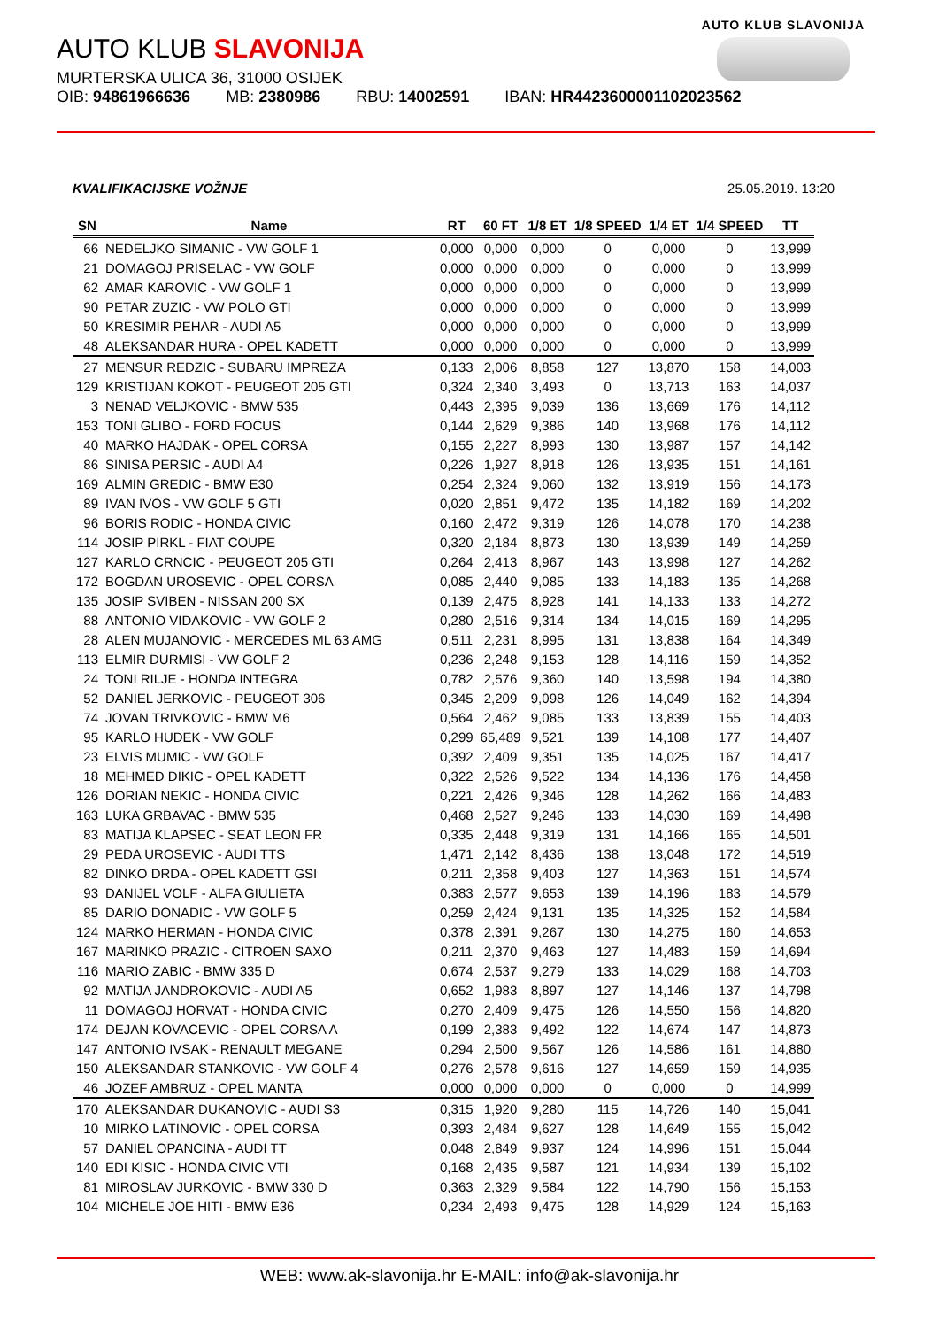AUTO KLUB SLAVONIJA
MURTERSKA ULICA 36, 31000 OSIJEK
OIB: 94861966636 MB: 2380986 RBU: 14002591 IBAN: HR4423600001102023562
AUTO KLUB SLAVONIJA
KVALIFIKACIJSKE VOŽNJE 25.05.2019. 13:20
| SN | Name | RT | 60 FT | 1/8 ET | 1/8 SPEED | 1/4 ET | 1/4 SPEED | TT |
| --- | --- | --- | --- | --- | --- | --- | --- | --- |
| 66 | NEDELJKO SIMANIC - VW GOLF 1 | 0,000 | 0,000 | 0,000 | 0 | 0,000 | 0 | 13,999 |
| 21 | DOMAGOJ PRISELAC - VW GOLF | 0,000 | 0,000 | 0,000 | 0 | 0,000 | 0 | 13,999 |
| 62 | AMAR KAROVIC - VW GOLF 1 | 0,000 | 0,000 | 0,000 | 0 | 0,000 | 0 | 13,999 |
| 90 | PETAR ZUZIC - VW POLO GTI | 0,000 | 0,000 | 0,000 | 0 | 0,000 | 0 | 13,999 |
| 50 | KRESIMIR PEHAR - AUDI A5 | 0,000 | 0,000 | 0,000 | 0 | 0,000 | 0 | 13,999 |
| 48 | ALEKSANDAR HURA - OPEL KADETT | 0,000 | 0,000 | 0,000 | 0 | 0,000 | 0 | 13,999 |
| 27 | MENSUR REDZIC - SUBARU IMPREZA | 0,133 | 2,006 | 8,858 | 127 | 13,870 | 158 | 14,003 |
| 129 | KRISTIJAN KOKOT - PEUGEOT 205 GTI | 0,324 | 2,340 | 3,493 | 0 | 13,713 | 163 | 14,037 |
| 3 | NENAD VELJKOVIC - BMW 535 | 0,443 | 2,395 | 9,039 | 136 | 13,669 | 176 | 14,112 |
| 153 | TONI GLIBO - FORD FOCUS | 0,144 | 2,629 | 9,386 | 140 | 13,968 | 176 | 14,112 |
| 40 | MARKO HAJDAK - OPEL CORSA | 0,155 | 2,227 | 8,993 | 130 | 13,987 | 157 | 14,142 |
| 86 | SINISA PERSIC - AUDI A4 | 0,226 | 1,927 | 8,918 | 126 | 13,935 | 151 | 14,161 |
| 169 | ALMIN GREDIC - BMW E30 | 0,254 | 2,324 | 9,060 | 132 | 13,919 | 156 | 14,173 |
| 89 | IVAN IVOS - VW GOLF 5 GTI | 0,020 | 2,851 | 9,472 | 135 | 14,182 | 169 | 14,202 |
| 96 | BORIS RODIC - HONDA CIVIC | 0,160 | 2,472 | 9,319 | 126 | 14,078 | 170 | 14,238 |
| 114 | JOSIP PIRKL - FIAT COUPE | 0,320 | 2,184 | 8,873 | 130 | 13,939 | 149 | 14,259 |
| 127 | KARLO CRNCIC - PEUGEOT 205 GTI | 0,264 | 2,413 | 8,967 | 143 | 13,998 | 127 | 14,262 |
| 172 | BOGDAN UROSEVIC - OPEL CORSA | 0,085 | 2,440 | 9,085 | 133 | 14,183 | 135 | 14,268 |
| 135 | JOSIP SVIBEN - NISSAN 200 SX | 0,139 | 2,475 | 8,928 | 141 | 14,133 | 133 | 14,272 |
| 88 | ANTONIO VIDAKOVIC - VW GOLF 2 | 0,280 | 2,516 | 9,314 | 134 | 14,015 | 169 | 14,295 |
| 28 | ALEN MUJANOVIC - MERCEDES ML 63 AMG | 0,511 | 2,231 | 8,995 | 131 | 13,838 | 164 | 14,349 |
| 113 | ELMIR DURMISI - VW GOLF 2 | 0,236 | 2,248 | 9,153 | 128 | 14,116 | 159 | 14,352 |
| 24 | TONI RILJE - HONDA INTEGRA | 0,782 | 2,576 | 9,360 | 140 | 13,598 | 194 | 14,380 |
| 52 | DANIEL JERKOVIC - PEUGEOT 306 | 0,345 | 2,209 | 9,098 | 126 | 14,049 | 162 | 14,394 |
| 74 | JOVAN TRIVKOVIC - BMW M6 | 0,564 | 2,462 | 9,085 | 133 | 13,839 | 155 | 14,403 |
| 95 | KARLO HUDEK - VW GOLF | 0,299 | 65,489 | 9,521 | 139 | 14,108 | 177 | 14,407 |
| 23 | ELVIS MUMIC - VW GOLF | 0,392 | 2,409 | 9,351 | 135 | 14,025 | 167 | 14,417 |
| 18 | MEHMED DIKIC - OPEL KADETT | 0,322 | 2,526 | 9,522 | 134 | 14,136 | 176 | 14,458 |
| 126 | DORIAN NEKIC - HONDA CIVIC | 0,221 | 2,426 | 9,346 | 128 | 14,262 | 166 | 14,483 |
| 163 | LUKA GRBAVAC - BMW 535 | 0,468 | 2,527 | 9,246 | 133 | 14,030 | 169 | 14,498 |
| 83 | MATIJA KLAPSEC - SEAT LEON FR | 0,335 | 2,448 | 9,319 | 131 | 14,166 | 165 | 14,501 |
| 29 | PEDA UROSEVIC - AUDI TTS | 1,471 | 2,142 | 8,436 | 138 | 13,048 | 172 | 14,519 |
| 82 | DINKO DRDA - OPEL KADETT GSI | 0,211 | 2,358 | 9,403 | 127 | 14,363 | 151 | 14,574 |
| 93 | DANIJEL VOLF - ALFA GIULIETA | 0,383 | 2,577 | 9,653 | 139 | 14,196 | 183 | 14,579 |
| 85 | DARIO DONADIC - VW GOLF 5 | 0,259 | 2,424 | 9,131 | 135 | 14,325 | 152 | 14,584 |
| 124 | MARKO HERMAN - HONDA CIVIC | 0,378 | 2,391 | 9,267 | 130 | 14,275 | 160 | 14,653 |
| 167 | MARINKO PRAZIC - CITROEN SAXO | 0,211 | 2,370 | 9,463 | 127 | 14,483 | 159 | 14,694 |
| 116 | MARIO ZABIC - BMW 335 D | 0,674 | 2,537 | 9,279 | 133 | 14,029 | 168 | 14,703 |
| 92 | MATIJA JANDROKOVIC - AUDI A5 | 0,652 | 1,983 | 8,897 | 127 | 14,146 | 137 | 14,798 |
| 11 | DOMAGOJ HORVAT - HONDA CIVIC | 0,270 | 2,409 | 9,475 | 126 | 14,550 | 156 | 14,820 |
| 174 | DEJAN KOVACEVIC - OPEL CORSA A | 0,199 | 2,383 | 9,492 | 122 | 14,674 | 147 | 14,873 |
| 147 | ANTONIO IVSAK - RENAULT MEGANE | 0,294 | 2,500 | 9,567 | 126 | 14,586 | 161 | 14,880 |
| 150 | ALEKSANDAR STANKOVIC - VW GOLF 4 | 0,276 | 2,578 | 9,616 | 127 | 14,659 | 159 | 14,935 |
| 46 | JOZEF AMBRUZ - OPEL MANTA | 0,000 | 0,000 | 0,000 | 0 | 0,000 | 0 | 14,999 |
| 170 | ALEKSANDAR DUKANOVIC - AUDI S3 | 0,315 | 1,920 | 9,280 | 115 | 14,726 | 140 | 15,041 |
| 10 | MIRKO LATINOVIC - OPEL CORSA | 0,393 | 2,484 | 9,627 | 128 | 14,649 | 155 | 15,042 |
| 57 | DANIEL OPANCINA - AUDI TT | 0,048 | 2,849 | 9,937 | 124 | 14,996 | 151 | 15,044 |
| 140 | EDI KISIC - HONDA CIVIC VTI | 0,168 | 2,435 | 9,587 | 121 | 14,934 | 139 | 15,102 |
| 81 | MIROSLAV JURKOVIC - BMW 330 D | 0,363 | 2,329 | 9,584 | 122 | 14,790 | 156 | 15,153 |
| 104 | MICHELE JOE HITI - BMW E36 | 0,234 | 2,493 | 9,475 | 128 | 14,929 | 124 | 15,163 |
WEB: www.ak-slavonija.hr E-MAIL: info@ak-slavonija.hr